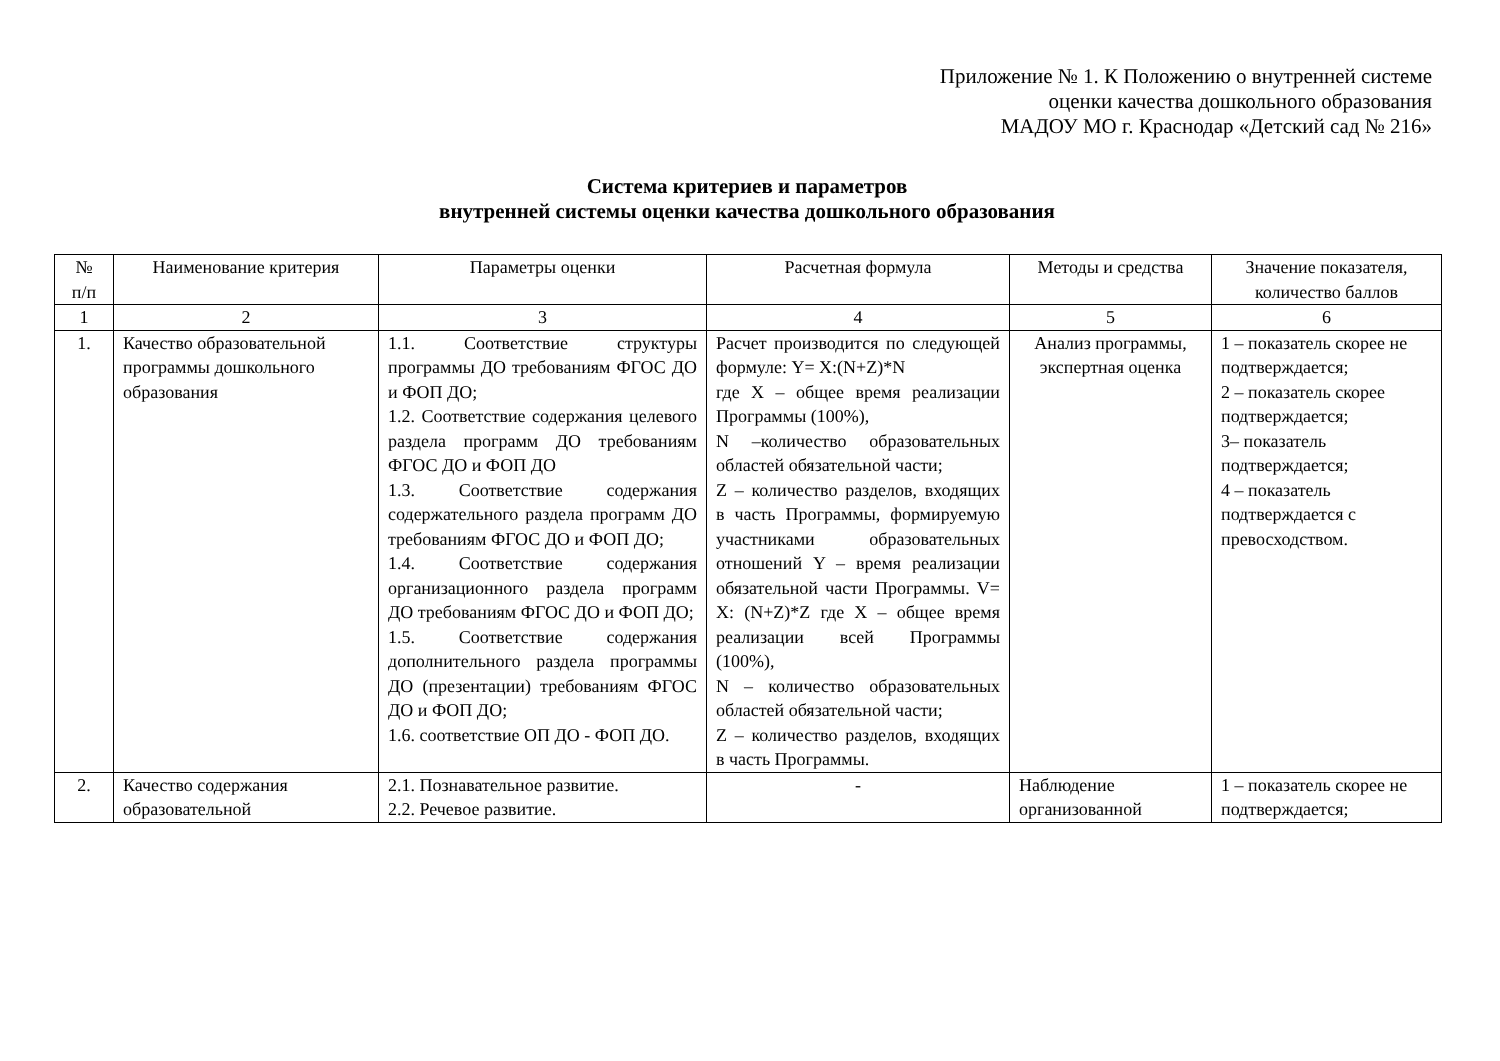Приложение № 1. К Положению о внутренней системе
оценки качества дошкольного образования
МАДОУ МО г. Краснодар «Детский сад № 216»
Система критериев и параметров
внутренней системы оценки качества дошкольного образования
| № п/п | Наименование критерия | Параметры оценки | Расчетная формула | Методы и средства | Значение показателя, количество баллов |
| --- | --- | --- | --- | --- | --- |
| 1 | 2 | 3 | 4 | 5 | 6 |
| 1. | Качество образовательной программы дошкольного образования | 1.1. Соответствие структуры программы ДО требованиям ФГОС ДО и ФОП ДО; 1.2. Соответствие содержания целевого раздела программ ДО требованиям ФГОС ДО и ФОП ДО 1.3. Соответствие содержания содержательного раздела программ ДО требованиям ФГОС ДО и ФОП ДО; 1.4. Соответствие содержания организационного раздела программ ДО требованиям ФГОС ДО и ФОП ДО; 1.5. Соответствие содержания дополнительного раздела программы ДО (презентации) требованиям ФГОС ДО и ФОП ДО; 1.6. соответствие ОП ДО - ФОП ДО. | Расчет производится по следующей формуле: Y= X:(N+Z)*N где X – общее время реализации Программы (100%), N –количество образовательных областей обязательной части; Z – количество разделов, входящих в часть Программы, формируемую участниками образовательных отношений Y – время реализации обязательной части Программы. V= X: (N+Z)*Z где X – общее время реализации всей Программы (100%), N – количество образовательных областей обязательной части; Z – количество разделов, входящих в часть Программы. | Анализ программы, экспертная оценка | 1 – показатель скорее не подтверждается; 2 – показатель скорее подтверждается; 3– показатель подтверждается; 4 – показатель подтверждается с превосходством. |
| 2. | Качество содержания образовательной | 2.1. Познавательное развитие. 2.2. Речевое развитие. | - | Наблюдение организованной | 1 – показатель скорее не подтверждается; |